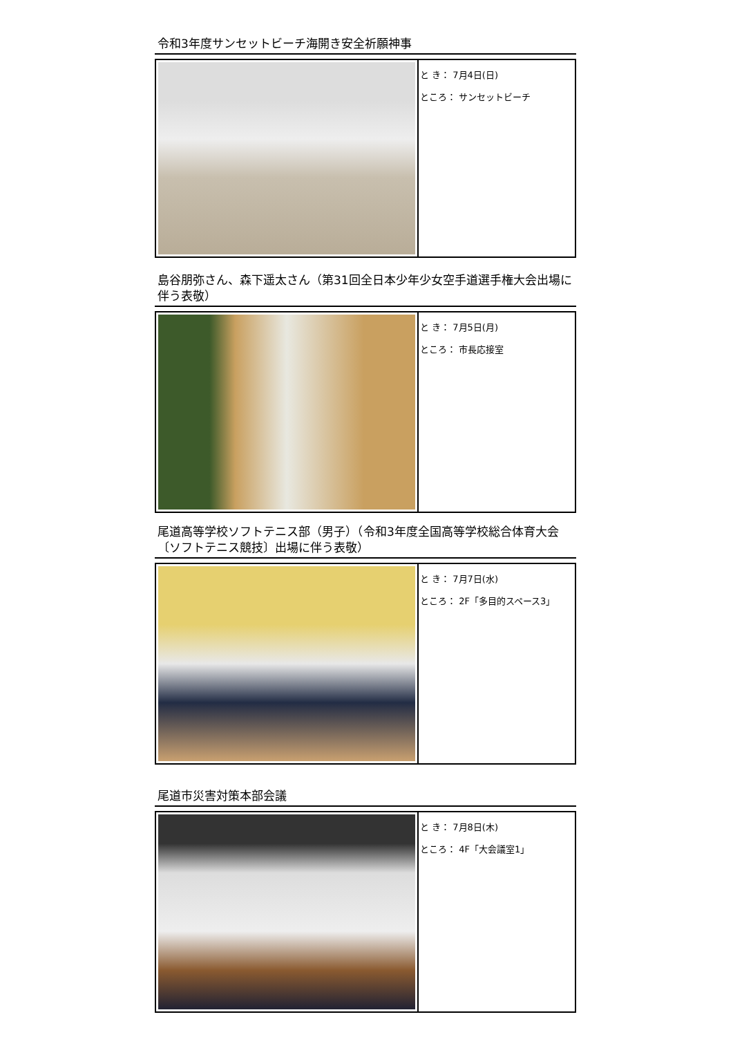令和3年度サンセットビーチ海開き安全祈願神事
| | と き： 7月4日(日) ところ： サンセットビーチ |
島谷朋弥さん、森下遥太さん（第31回全日本少年少女空手道選手権大会出場に伴う表敬）
| | と き： 7月5日(月) ところ： 市長応接室 |
尾道高等学校ソフトテニス部（男子）（令和3年度全国高等学校総合体育大会〔ソフトテニス競技〕出場に伴う表敬）
| | と き： 7月7日(水) ところ： 2F「多目的スペース3」 |
尾道市災害対策本部会議
| | と き： 7月8日(木) ところ： 4F「大会議室1」 |